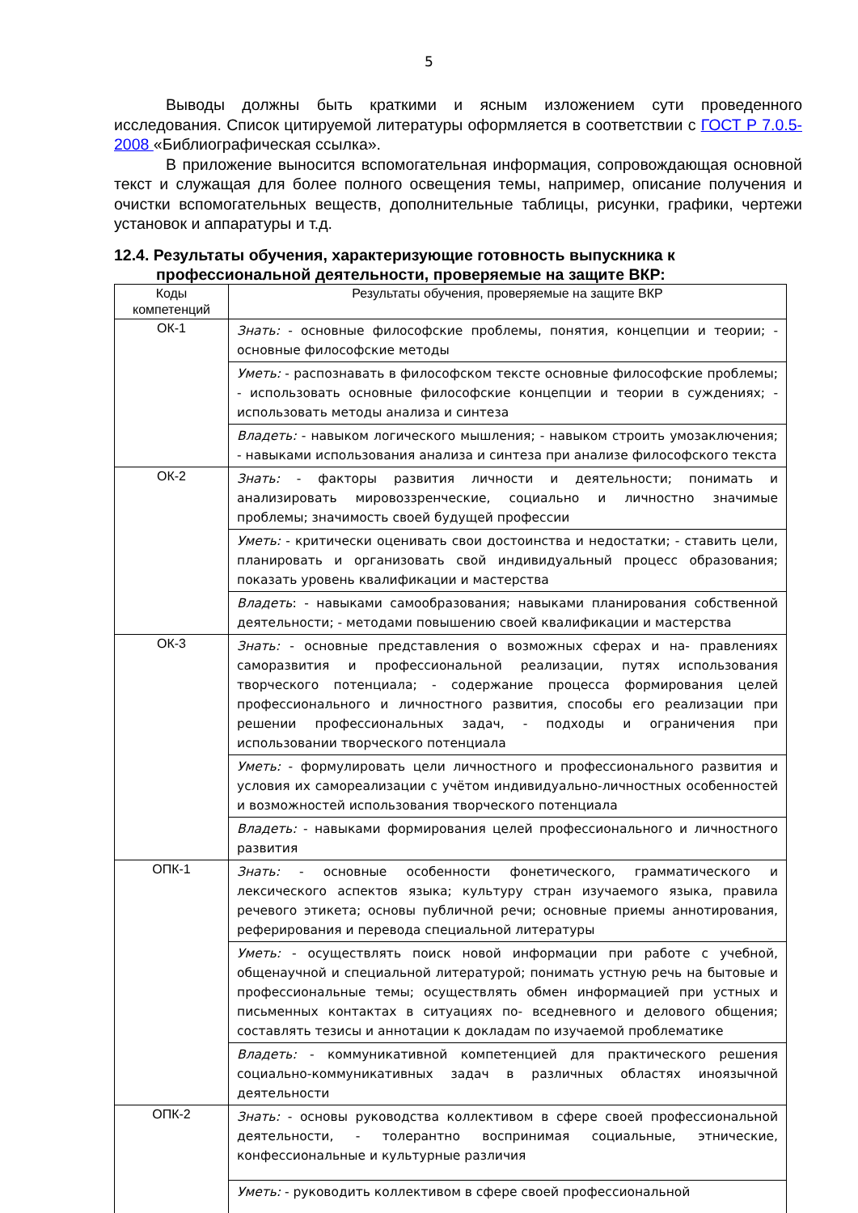5
Выводы должны быть краткими и ясным изложением сути проведенного исследования. Список цитируемой литературы оформляется в соответствии с ГОСТ Р 7.0.5-2008 «Библиографическая ссылка».
В приложение выносится вспомогательная информация, сопровождающая основной текст и служащая для более полного освещения темы, например, описание получения и очистки вспомогательных веществ, дополнительные таблицы, рисунки, графики, чертежи установок и аппаратуры и т.д.
12.4. Результаты обучения, характеризующие готовность выпускника к профессиональной деятельности, проверяемые на защите ВКР:
| Коды компетенций | Результаты обучения, проверяемые на защите ВКР |
| --- | --- |
| ОК-1 | Знать: - основные философские проблемы, понятия, концепции и теории; - основные философские методы |
| | Уметь: - распознавать в философском тексте основные философские проблемы; - использовать основные философские концепции и теории в суждениях; - использовать методы анализа и синтеза |
| | Владеть: - навыком логического мышления; - навыком строить умозаключения; - навыками использования анализа и синтеза при анализе философского текста |
| ОК-2 | Знать: - факторы развития личности и деятельности; понимать и анализировать мировоззренческие, социально и личностно значимые проблемы; значимость своей будущей профессии |
| | Уметь: - критически оценивать свои достоинства и недостатки; - ставить цели, планировать и организовать свой индивидуальный процесс образования; показать уровень квалификации и мастерства |
| | Владеть : - навыками самообразования; навыками планирования собственной деятельности; - методами повышению своей квалификации и мастерства |
| ОК-3 | Знать: - основные представления о возможных сферах и на- правлениях саморазвития и профессиональной реализации, путях использования творческого потенциала; - содержание процесса формирования целей профессионального и личностного развития, способы его реализации при решении профессиональных задач, - подходы и ограничения при использовании творческого потенциала |
| | Уметь: - формулировать цели личностного и профессионального развития и условия их самореализации с учётом индивидуально-личностных особенностей и возможностей использования творческого потенциала |
| | Владеть: - навыками формирования целей профессионального и личностного развития |
| ОПК-1 | Знать: - основные особенности фонетического, грамматического и лексического аспектов языка; культуру стран изучаемого языка, правила речевого этикета; основы публичной речи; основные приемы аннотирования, реферирования и перевода специальной литературы |
| | Уметь: - осуществлять поиск новой информации при работе с учебной, общенаучной и специальной литературой; понимать устную речь на бытовые и профессиональные темы; осуществлять обмен информацией при устных и письменных контактах в ситуациях по- вседневного и делового общения; составлять тезисы и аннотации к докладам по изучаемой проблематике |
| | Владеть: - коммуникативной компетенцией для практического решения социально-коммуникативных задач в различных областях иноязычной деятельности |
| ОПК-2 | Знать: - основы руководства коллективом в сфере своей профессиональной деятельности, - толерантно воспринимая социальные, этнические, конфессиональные и культурные различия |
| | Уметь: - руководить коллективом в сфере своей профессиональной |